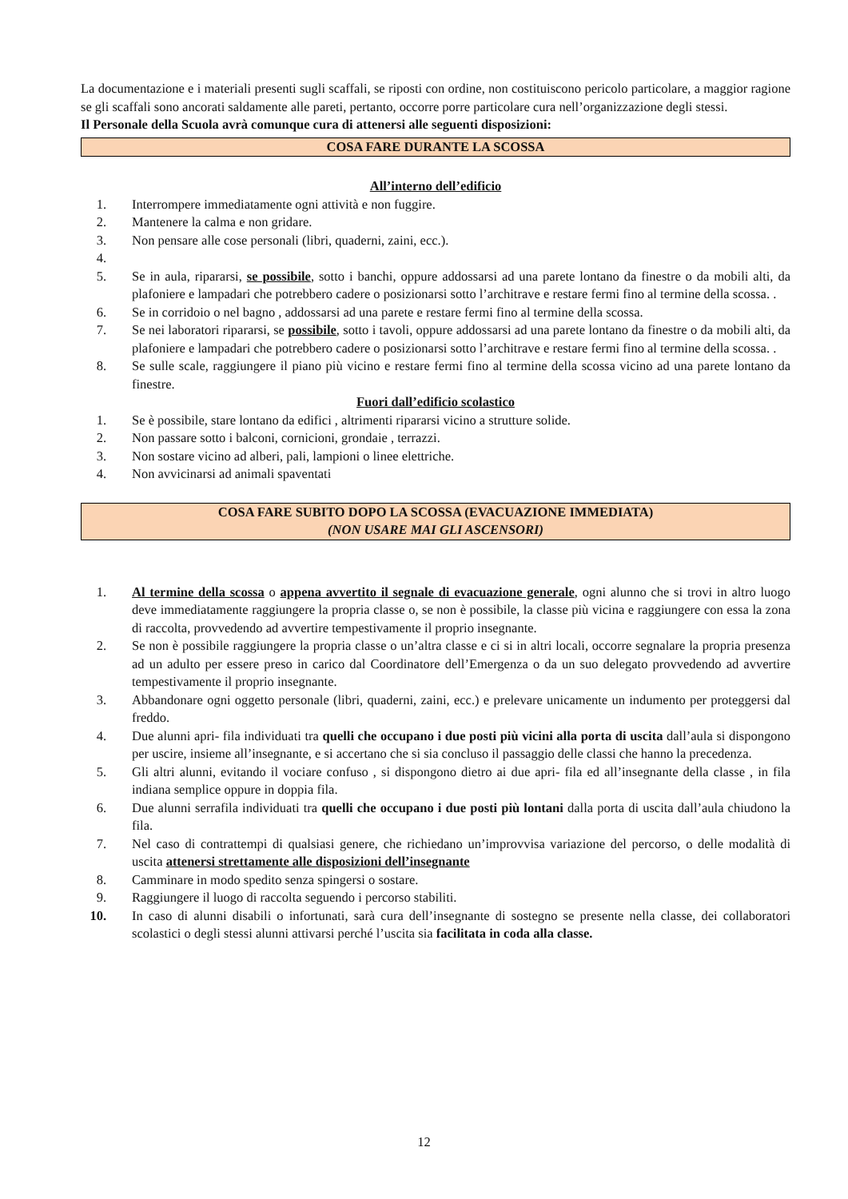La documentazione e i materiali presenti sugli scaffali, se riposti con ordine, non costituiscono pericolo particolare, a maggior ragione se gli scaffali sono ancorati saldamente alle pareti, pertanto, occorre porre particolare cura nell’organizzazione degli stessi.
Il Personale della Scuola avrà comunque cura di attenersi alle seguenti disposizioni:
COSA FARE DURANTE LA SCOSSA
All’interno dell’edificio
1. Interrompere immediatamente ogni attività e non fuggire.
2. Mantenere la calma e non gridare.
3. Non pensare alle cose personali (libri, quaderni, zaini, ecc.).
4.
5. Se in aula, ripararsi, se possibile, sotto i banchi, oppure addossarsi ad una parete lontano da finestre o da mobili alti, da plafoniere e lampadari che potrebbero cadere o posizionarsi sotto l’architrave e restare fermi fino al termine della scossa. .
6. Se in corridoio o nel bagno , addossarsi ad una parete e restare fermi fino al termine della scossa.
7. Se nei laboratori ripararsi, se possibile, sotto i tavoli, oppure addossarsi ad una parete lontano da finestre o da mobili alti, da plafoniere e lampadari che potrebbero cadere o posizionarsi sotto l’architrave e restare fermi fino al termine della scossa. .
8. Se sulle scale, raggiungere il piano più vicino e restare fermi fino al termine della scossa vicino ad una parete lontano da finestre.
Fuori dall’edificio scolastico
1. Se è possibile, stare lontano da edifici , altrimenti ripararsi vicino a strutture solide.
2. Non passare sotto i balconi, cornicioni, grondaie , terrazzi.
3. Non sostare vicino ad alberi, pali, lampioni o linee elettriche.
4. Non avvicinarsi ad animali spaventati
COSA FARE SUBITO DOPO LA SCOSSA (EVACUAZIONE IMMEDIATA)
(NON USARE MAI GLI ASCENSORI)
1. Al termine della scossa o appena avvertito il segnale di evacuazione generale, ogni alunno che si trovi in altro luogo deve immediatamente raggiungere la propria classe o, se non è possibile, la classe più vicina e raggiungere con essa la zona di raccolta, provvedendo ad avvertire tempestivamente il proprio insegnante.
2. Se non è possibile raggiungere la propria classe o un’altra classe e ci si in altri locali, occorre segnalare la propria presenza ad un adulto per essere preso in carico dal Coordinatore dell’Emergenza o da un suo delegato provvedendo ad avvertire tempestivamente il proprio insegnante.
3. Abbandonare ogni oggetto personale (libri, quaderni, zaini, ecc.) e prelevare unicamente un indumento per proteggersi dal freddo.
4. Due alunni apri- fila individuati tra quelli che occupano i due posti più vicini alla porta di uscita dall’aula si dispongono per uscire, insieme all’insegnante, e si accertano che si sia concluso il passaggio delle classi che hanno la precedenza.
5. Gli altri alunni, evitando il vociare confuso , si dispongono dietro ai due apri- fila ed all’insegnante della classe , in fila indiana semplice oppure in doppia fila.
6. Due alunni serrafila individuati tra quelli che occupano i due posti più lontani dalla porta di uscita dall’aula chiudono la fila.
7. Nel caso di contrattempi di qualsiasi genere, che richiedano un’improvvisa variazione del percorso, o delle modalità di uscita attenersi strettamente alle disposizioni dell’insegnante
8. Camminare in modo spedito senza spingersi o sostare.
9. Raggiungere il luogo di raccolta seguendo i percorso stabiliti.
10. In caso di alunni disabili o infortunati, sarà cura dell’insegnante di sostegno se presente nella classe, dei collaboratori scolastici o degli stessi alunni attivarsi perché l’uscita sia facilitata in coda alla classe.
12